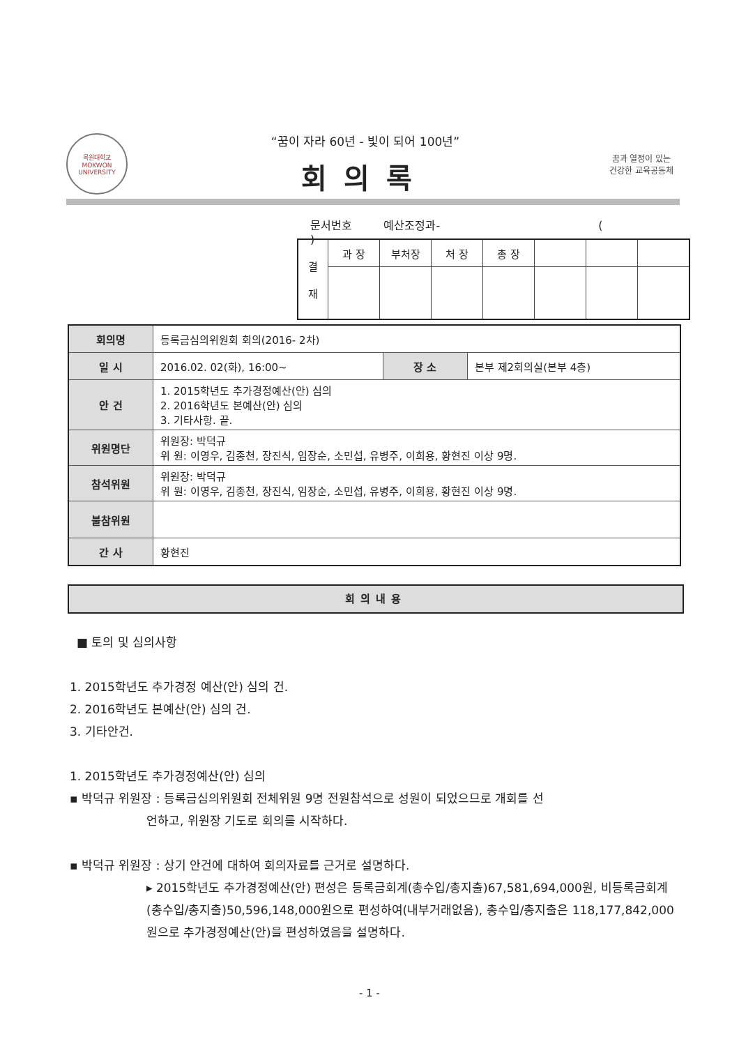목원대학교
MOKWON UNIVERSITY
“꿈이 자라 60년 - 빛이 되어 100년”
회의록
꿈과 열정이 있는
건강한 교육공동체
문서번호 예산조정과- ( )
| 결 재 | 과 장 | 부처장 | 처 장 | 총 장 | | | |
| 회의명 | 등록금심의위원회 회의(2016- 2차) | | |
| 일 시 | 2016.02. 02(화), 16:00~ | 장 소 | 본부 제2회의실(본부 4층) |
| 안 건 | 1. 2015학년도 추가경정예산(안) 심의 2. 2016학년도 본예산(안) 심의 3. 기타사항. 끝. | | |
| 위원명단 | 위원장: 박덕규 위 원: 이영우, 김종천, 장진식, 임장순, 소민섭, 유병주, 이희용, 황현진 이상 9명. | | |
| 참석위원 | 위원장: 박덕규 위 원: 이영우, 김종천, 장진식, 임장순, 소민섭, 유병주, 이희용, 황현진 이상 9명. | | |
| 불참위원 | | | |
| 간 사 | 황현진 | | |
회의내용
■ 토의 및 심의사항
1. 2015학년도 추가경정 예산(안) 심의 건.
2. 2016학년도 본예산(안) 심의 건.
3. 기타안건.
1. 2015학년도 추가경정예산(안) 심의
▪ 박덕규 위원장 : 등록금심의위원회 전체위원 9명 전원참석으로 성원이 되었으므로 개회를 선
언하고, 위원장 기도로 회의를 시작하다.
▪ 박덕규 위원장 : 상기 안건에 대하여 회의자료를 근거로 설명하다.
▸ 2015학년도 추가경정예산(안) 편성은 등록금회계(총수입/총지출)67,581,694,000원, 비등록금회계(총수입/총지출)50,596,148,000원으로 편성하여(내부거래없음), 총수입/총지출은 118,177,842,000원으로 추가경정예산(안)을 편성하였음을 설명하다.
- 1 -